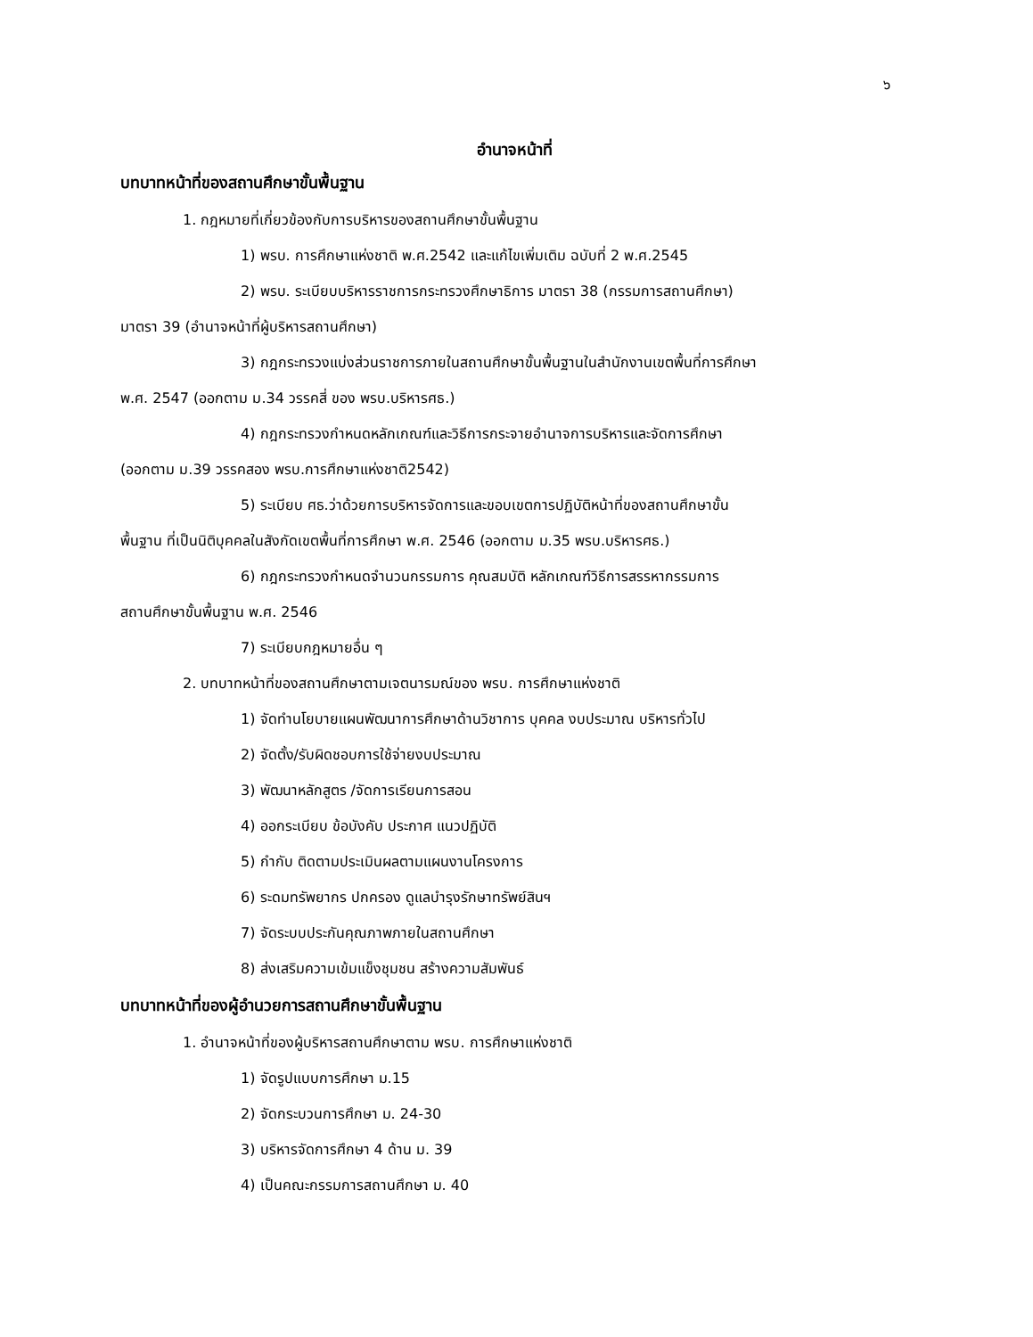๖
อำนาจหน้าที่
บทบาทหน้าที่ของสถานศึกษาขั้นพื้นฐาน
1. กฎหมายที่เกี่ยวข้องกับการบริหารของสถานศึกษาขั้นพื้นฐาน
1) พรบ. การศึกษาแห่งชาติ พ.ศ.2542 และแก้ไขเพิ่มเติม ฉบับที่ 2 พ.ศ.2545
2) พรบ. ระเบียบบริหารราชการกระทรวงศึกษาธิการ มาตรา 38 (กรรมการสถานศึกษา)
มาตรา 39 (อำนาจหน้าที่ผู้บริหารสถานศึกษา)
3) กฎกระทรวงแบ่งส่วนราชการภายในสถานศึกษาขั้นพื้นฐานในสำนักงานเขตพื้นที่การศึกษา
พ.ศ. 2547 (ออกตาม ม.34 วรรคสี่ ของ พรบ.บริหารศธ.)
4) กฎกระทรวงกำหนดหลักเกณฑ์และวิธีการกระจายอำนาจการบริหารและจัดการศึกษา
(ออกตาม ม.39 วรรคสอง พรบ.การศึกษาแห่งชาติ2542)
5) ระเบียบ ศธ.ว่าด้วยการบริหารจัดการและขอบเขตการปฏิบัติหน้าที่ของสถานศึกษาขั้น
พื้นฐาน ที่เป็นนิติบุคคลในสังกัดเขตพื้นที่การศึกษา พ.ศ. 2546 (ออกตาม ม.35 พรบ.บริหารศธ.)
6) กฎกระทรวงกำหนดจำนวนกรรมการ คุณสมบัติ หลักเกณฑ์วิธีการสรรหากรรมการ
สถานศึกษาขั้นพื้นฐาน พ.ศ. 2546
7) ระเบียบกฎหมายอื่น ๆ
2. บทบาทหน้าที่ของสถานศึกษาตามเจตนารมณ์ของ พรบ. การศึกษาแห่งชาติ
1) จัดทำนโยบายแผนพัฒนาการศึกษาด้านวิชาการ บุคคล งบประมาณ บริหารทั่วไป
2) จัดตั้ง/รับผิดชอบการใช้จ่ายงบประมาณ
3) พัฒนาหลักสูตร /จัดการเรียนการสอน
4) ออกระเบียบ ข้อบังคับ ประกาศ แนวปฏิบัติ
5) กำกับ ติดตามประเมินผลตามแผนงานโครงการ
6) ระดมทรัพยากร ปกครอง ดูแลบำรุงรักษาทรัพย์สินฯ
7) จัดระบบประกันคุณภาพภายในสถานศึกษา
8) ส่งเสริมความเข้มแข็งชุมชน สร้างความสัมพันธ์
บทบาทหน้าที่ของผู้อำนวยการสถานศึกษาขั้นพื้นฐาน
1. อำนาจหน้าที่ของผู้บริหารสถานศึกษาตาม พรบ. การศึกษาแห่งชาติ
1) จัดรูปแบบการศึกษา ม.15
2) จัดกระบวนการศึกษา ม. 24-30
3) บริหารจัดการศึกษา 4 ด้าน ม. 39
4) เป็นคณะกรรมการสถานศึกษา ม. 40